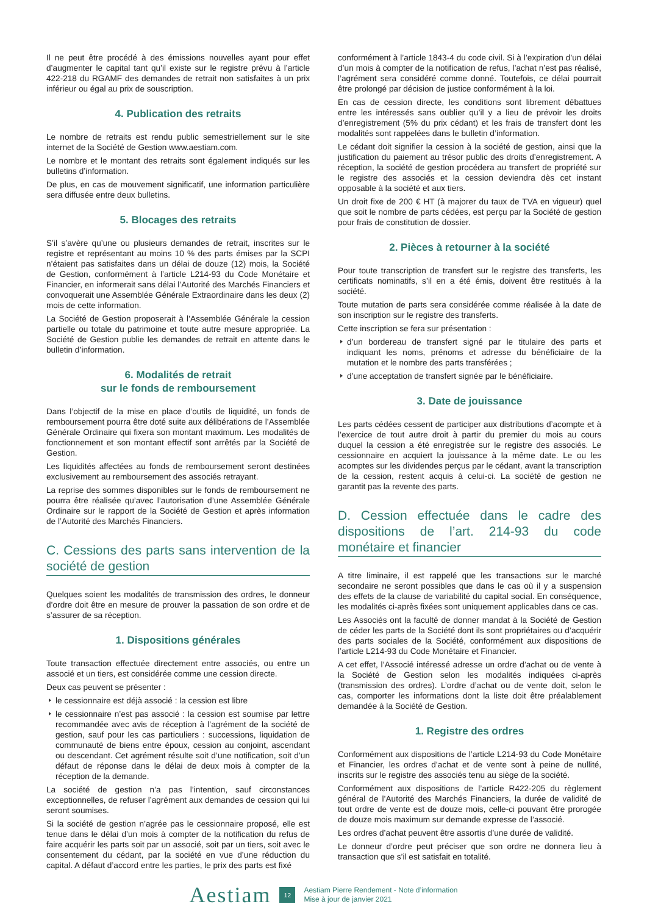Il ne peut être procédé à des émissions nouvelles ayant pour effet d’augmenter le capital tant qu’il existe sur le registre prévu à l’article 422-218 du RGAMF des demandes de retrait non satisfaites à un prix inférieur ou égal au prix de souscription.
4. Publication des retraits
Le nombre de retraits est rendu public semestriellement sur le site internet de la Société de Gestion www.aestiam.com.
Le nombre et le montant des retraits sont également indiqués sur les bulletins d’information.
De plus, en cas de mouvement significatif, une information particulière sera diffusée entre deux bulletins.
5. Blocages des retraits
S’il s’avère qu’une ou plusieurs demandes de retrait, inscrites sur le registre et représentant au moins 10 % des parts émises par la SCPI n’étaient pas satisfaites dans un délai de douze (12) mois, la Société de Gestion, conformément à l’article L214-93 du Code Monétaire et Financier, en informerait sans délai l’Autorité des Marchés Financiers et convoquerait une Assemblée Générale Extraordinaire dans les deux (2) mois de cette information.
La Société de Gestion proposerait à l’Assemblée Générale la cession partielle ou totale du patrimoine et toute autre mesure appropriée. La Société de Gestion publie les demandes de retrait en attente dans le bulletin d’information.
6. Modalités de retrait
sur le fonds de remboursement
Dans l’objectif de la mise en place d’outils de liquidité, un fonds de remboursement pourra être doté suite aux délibérations de l’Assemblée Générale Ordinaire qui fixera son montant maximum. Les modalités de fonctionnement et son montant effectif sont arrêtés par la Société de Gestion.
Les liquidités affectées au fonds de remboursement seront destinées exclusivement au remboursement des associés retrayant.
La reprise des sommes disponibles sur le fonds de remboursement ne pourra être réalisée qu’avec l’autorisation d’une Assemblée Générale Ordinaire sur le rapport de la Société de Gestion et après information de l’Autorité des Marchés Financiers.
C. Cessions des parts sans intervention de la société de gestion
Quelques soient les modalités de transmission des ordres, le donneur d’ordre doit être en mesure de prouver la passation de son ordre et de s’assurer de sa réception.
1. Dispositions générales
Toute transaction effectuée directement entre associés, ou entre un associé et un tiers, est considérée comme une cession directe.
Deux cas peuvent se présenter :
le cessionnaire est déjà associé : la cession est libre
le cessionnaire n’est pas associé : la cession est soumise par lettre recommandée avec avis de réception à l’agrément de la société de gestion, sauf pour les cas particuliers : successions, liquidation de communauté de biens entre époux, cession au conjoint, ascendant ou descendant. Cet agrément résulte soit d’une notification, soit d’un défaut de réponse dans le délai de deux mois à compter de la réception de la demande.
La société de gestion n’a pas l’intention, sauf circonstances exceptionnelles, de refuser l’agrément aux demandes de cession qui lui seront soumises.
Si la société de gestion n’agrée pas le cessionnaire proposé, elle est tenue dans le délai d’un mois à compter de la notification du refus de faire acquérir les parts soit par un associé, soit par un tiers, soit avec le consentement du cédant, par la société en vue d’une réduction du capital. A défaut d’accord entre les parties, le prix des parts est fixé
conformément à l’article 1843-4 du code civil. Si à l’expiration d’un délai d’un mois à compter de la notification de refus, l’achat n’est pas réalisé, l’agrément sera considéré comme donné. Toutefois, ce délai pourrait être prolongé par décision de justice conformément à la loi.
En cas de cession directe, les conditions sont librement débattues entre les intéressés sans oublier qu’il y a lieu de prévoir les droits d’enregistrement (5% du prix cédant) et les frais de transfert dont les modalités sont rappelées dans le bulletin d’information.
Le cédant doit signifier la cession à la société de gestion, ainsi que la justification du paiement au trésor public des droits d’enregistrement. A réception, la société de gestion procédera au transfert de propriété sur le registre des associés et la cession deviendra dès cet instant opposable à la société et aux tiers.
Un droit fixe de 200 € HT (à majorer du taux de TVA en vigueur) quel que soit le nombre de parts cédées, est perçu par la Société de gestion pour frais de constitution de dossier.
2. Pièces à retourner à la société
Pour toute transcription de transfert sur le registre des transferts, les certificats nominatifs, s’il en a été émis, doivent être restitués à la société.
Toute mutation de parts sera considérée comme réalisée à la date de son inscription sur le registre des transferts.
Cette inscription se fera sur présentation :
d’un bordereau de transfert signé par le titulaire des parts et indiquant les noms, prénoms et adresse du bénéficiaire de la mutation et le nombre des parts transférées ;
d’une acceptation de transfert signée par le bénéficiaire.
3. Date de jouissance
Les parts cédées cessent de participer aux distributions d’acompte et à l’exercice de tout autre droit à partir du premier du mois au cours duquel la cession a été enregistrée sur le registre des associés. Le cessionnaire en acquiert la jouissance à la même date. Le ou les acomptes sur les dividendes perçus par le cédant, avant la transcription de la cession, restent acquis à celui-ci. La société de gestion ne garantit pas la revente des parts.
D. Cession effectuée dans le cadre des dispositions de l’art. 214-93 du code monétaire et financier
A titre liminaire, il est rappelé que les transactions sur le marché secondaire ne seront possibles que dans le cas où il y a suspension des effets de la clause de variabilité du capital social. En conséquence, les modalités ci-après fixées sont uniquement applicables dans ce cas.
Les Associés ont la faculté de donner mandat à la Société de Gestion de céder les parts de la Société dont ils sont propriétaires ou d’acquérir des parts sociales de la Société, conformément aux dispositions de l’article L214-93 du Code Monétaire et Financier.
A cet effet, l’Associé intéressé adresse un ordre d’achat ou de vente à la Société de Gestion selon les modalités indiquées ci-après (transmission des ordres). L’ordre d’achat ou de vente doit, selon le cas, comporter les informations dont la liste doit être préalablement demandée à la Société de Gestion.
1. Registre des ordres
Conformément aux dispositions de l’article L214-93 du Code Monétaire et Financier, les ordres d’achat et de vente sont à peine de nullité, inscrits sur le registre des associés tenu au siège de la société.
Conformément aux dispositions de l’article R422-205 du règlement général de l’Autorité des Marchés Financiers, la durée de validité de tout ordre de vente est de douze mois, celle-ci pouvant être prorogée de douze mois maximum sur demande expresse de l’associé.
Les ordres d’achat peuvent être assortis d’une durée de validité.
Le donneur d’ordre peut préciser que son ordre ne donnera lieu à transaction que s’il est satisfait en totalité.
Aestiam 12
Aestiam Pierre Rendement - Note d’information
Mise à jour de janvier 2021